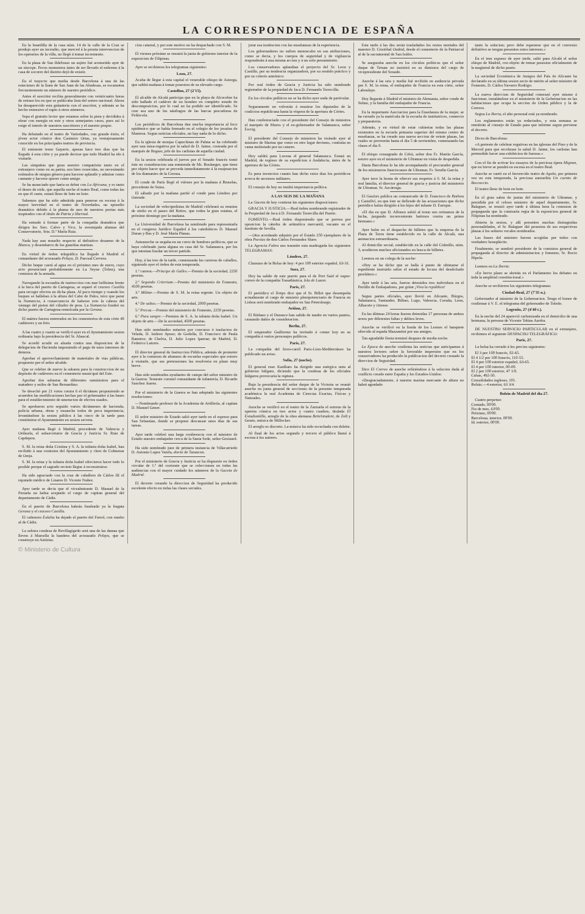LA CORRESPONDENCIA DE ESPAÑA
En la boardilla de la casa núm. 14 de la calle de la Cruz se produjo ayer un incendio, que merced á la pronta intervencion de los operarios de la villa, no llegó á tomar incremento.
En la plaza de San Ildefonso un sujeto fué acometido ayer de un síncope. Pocos momentos ántes de ser llevado el enfermo á la casa de socorro del distrito dejó de existir.
En el trayecto que media desde Barcelona á una de las estaciones de la línea de San Juan de las Abadesas, se escamotea frecuentemente un número de nuestro periódico.
Antes el suscritor recibia generalmente con veinticuatro horas de retraso los en que se publicaba lista del sorteo nacional. Ahora ha desaparecido esta galantería con el suscritor, y además se ha hecho extensivo el rapto á otros números.
Sepa el gratuito lector que estamos sobre la pista y decididos á obrar con energía en este y otros semejantes casos, pues así lo exige el interés de nuestros suscritores y el nuestro propio.
Ha debutado en el teatro de Variedades, con grande éxito, el jóven actor cómico don Casimiro Ortas, ya ventajosamente conocido en los principales teatros de provincia.
El eminente tenor Gayarre, apenas hace tres dias que ha llegado á esta córte y ya puede decirse que todo Madrid ha ido á visitarle.
Las simpatías que goza nuestro compatriota tanto en el extranjero como en su patria, son bien conocidas, no necesitando estímulos de ningun género para hacerse aplaudir y admirar como cantante y hacerse querer como amigo.
Se ha anunciado que haría su debut con La Africana, y es tanto el deseo de oirle, que aquella noche el teatro Real, como todas las en que él cante, estará lleno de bote en bote.
Sabemos que ha sido admitida para ponerse en escena á la mayor brevedad en el teatro de Novedades, un episodio dramático debido á la pluma de uno de nuestros poetas más inspirados con el título de Patria y libertad.
Ha entrado á formar parte de la compañía dramática que dirigen los Sres. Calvo y Vico, la aventajada alumna del Conservatorio, Srta. D.ª María Ruiz.
Nada hay aun resuelto respecto al definitivo desarmo de la Blanca, y desembarco de los guardias marinas.
En virtud de órden telegráfica ha llegado á Madrid el comandante del acorazado Pelayo, D. Pascual Cervera.
Dicho buque caerá al agua en el próximo mes de enero, cuyo acto presenciará probablemente en La Seyne (Tolon), una comision de la armada.
Navegando la escuadra de instruccion con mar bellísima frente á la boca del puerto de Cartagena, se separó el crucero Castilla para recoger efectos en dicha plaza. Al poco tiempo y cuando los buques se hallaban á la altura del Cabo de Palos, tuvo que parar la Numancia, á consecuencia de haberse roto la cabeza del vástago del piston del cilindro de proa. La Numancia fondeó en dicho puerto de Cartagena remolcada por la Gerona.
El mártes fueron enterrados en los cementerios de esta córte 48 cadáveres y un feto.
A las cuatro y cuarto se verificó ayer en el Ayuntamiento sesion ordinaria bajo la presidencia del Sr. Abascal.
Se acordó acudir en alzada contra una disposicion de la delegacion de Hacienda imponiendo el pago de unos intereses de demora.
Aprobar el aprovechamiento de materiales de vías públicas, propuesto por el señor alcalde.
Que se celebre de nuevo la subasta para la construccion de un depósito de cadáveres en el cementerio municipal del Este.
Aprobar dos subastas de diferentes suministros para el matadero y asilos de San Bernardino.
Se desechó por 21 votos contra 6 el dictámen proponiendo se acuerden las modificaciones hechas por el gobernador á las bases para el establecimiento de umeracion de efectos usados.
Se aprobaron acto seguido varios dictámenes de hacienda, policía urbana, obras y ensanche todos de poca importancia, levantándose la sesion pública á las cinco de la tarde para constituirse el Ayuntamiento en sesion secreta.
Ayer mañana llegó á Madrid, procedente de Valencia y Orihuela, el subsecretario de Gracia y Justicia Sr. Ruiz de Capdepon.
S. M. la reina doña Cristina y S. A. la infanta doña Isabel, han recibido á una comision del Ayuntamiento y clero de Colmenar de Oreja.
S. M. la reina y la infanta doña Isabel ofrecieron hacer todo lo posible porque el sagrado recinto llegue á reconstruirse.
Ha sido agraciado con la cruz de caballero de Cárlos III el reputado médico de Linares D. Vicente Nuñez.
Ayer tarde se decia que el vicealmirante D. Manuel de la Pezuela no habia aceptado el cargo de capitan general del departamento de Cádiz.
En el puerto de Barcelona habrán fondeado ya la fragata Gerona y el crucero Castilla.
El cañonero Eulalia ha dejado el puerto del Ferrol, con rumbo al de Cádiz.
La señora condesa de Revillagigedo será una de las damas que lleven á Marsella la bandera del acorazado Pelayo, que se construye en Astúrias.
cion catarral, y por este motivo no ha despachado con S. M.
El viernes próximo se reunirá la junta de gobierno interior de la exposicion de Filipinas.
Ayer se recibieron los telegramas siguientes:
Leon, 27.
Acaba de llegar á esta capital el venerable obispo de Astorga, que saldrá mañana á tomar posesion de su elevado cargo.
Castellon, 27 (2'15).
El alcalde de Alcalá participa que en la playa de Alcocebre ha sido hallado el cadáver de un hombre en completo estado de descomposicion, por lo cual no ha podido ser identificado. Se cree sea uno de los náufragos de las barcas pescadoras de Peñíscola.
Los periódicos de Barcelona dan mucha importancia al foco epidémico que se había formado en el colegio de los jesuitas de Manresa. Segun noticias oficiales, no hay nada de lo dicho.
En la iglesia de monjas Capuchinas de Palma se ha celebrado ayer una misa-rogativa por la salud de D. Jaime, costeada por el marqués de Regner, jefe de los carlistas de aquella ciudad.
En la sesion celebrada el jueves por el Senado francés tomó éste en consideracion una enmienda de Mr. Boulanger, que tiene por objeto hacer que se proceda inmediatamente á la enajenacion de los diamantes de la Corona.
El conde de París llegó el viérnes por la mañana á Bruselas, procedente de Suiza.
El sábado por la mañana partió el conde para Lóndres por Ostende.
La sociedad de velocipedistas de Madrid celebrará su reunion de otoño en el paseo del Retiro, que rodea la gran estatua, el próximo domingo por la mañana.
La Universidad de Barcelona ha nombrado para representarla en el congreso Jurídico Español á los catedráticos D. Manuel Duran y Bas y D. José María Planas.
Anteanoche se negaba en un corro de hombres políticos, que se haya celebrado junta alguna en casa del Sr. Salamanca, por los que intentan fundar un tercer partido.
Hoy, á las tres de la tarde, comenzarán las carreras de caballos, siguiendo ayer el órden de esta temporada.
1.ª carrera.—Príncipe de Galles.—Premio de la sociedad, 2250 pesetas.
2.ª Segundo Criterium.—Premio del ministerio de Fomento, 4500 pesetas.
3.ª Militar.—Premio de S. M. la reina regente. Un objeto de arte.
4.ª De saltos.—Premio de la sociedad, 2000 pesetas.
5.ª Precoz.—Premio del ministerio de Fomento, 2250 pesetas.
6.ª Pura sangre.—Premios de S. A. la infanta doña Isabel. Un objeto de arte.—De la sociedad, 4500 pesetas.
Han sido nombrados notarios por concurso ó traslacion de Velada, D. Isidoro Ayuso; de Godella, D. Francisco de Paula Ramirez; de Chelva, D. Julio Lopez Iparraz; de Madrid, D. Federico Latorre.
El director general de Instruccion Pública, además de prometer ayer á la comision de alumnos de escuelas especiales que estuvo á visitarle, que sus pretensiones las resolveria en plazo muy breve.
Han sido nombrados ayudantes de campo del señor ministro de la Guerra: Teniente coronel comandante de infantería, D. Ricardo Sanchez Juarez.
Por el ministerio de la Guerra se han adoptado las siguientes resoluciones:
—Nombrando profesor de la Academia de Artillería, al capitan D. Manuel Gener.
El señor ministro de Estado salió ayer tarde en el espreso para San Sebastian, donde se propone descansar unos dias de sus tareas.
Ayer tarde celebró una larga conferencia con el ministro de Estado nuestro embajador cerca de la Santa Sede, señor Groizard.
Ha sido nombrado juez de primera instancia de Villacarriedo D. Antonio Lopez Varela, electo de Tarancon.
Por el ministerio de Gracia y Justicia se ha dispuesto en órden circular de 1.º del corriente que se coleccionen en todas las audiencias con el mayor cuidado los números de la Gaceta de Madrid.
El decreto creando la direccion de Seguridad ha producido escelente efecto en todas las clases sociales.
jorar esa institucion con las enseñanzas de la esperiencia.
Los gobernadores no sufren menoscabo en sus atribuciones, como se decia, y los cuerpos de seguridad y de vigilancia responderán á una misma accion y á un solo pensamiento.
Los conservadores aplaudian el proyecto del Sr. Leon y Castillo, por su tendencia organizadora, por su sentido práctico y por su criterio armónico.
Por real órden de Gracia y Justicia ha sido nombrado registrador de la propiedad de Jaca D. Fernando Torrecilla.
En los círculos políticos no se ha dicho ayer nada de particular.
Seguramente no volverán á reunirse los diputados de la coalicion republicana hasta la víspera de la apertura de Córtes.
Han conferenciado con el presidente del Consejo de ministros el marqués de Muros y el ex-gobernador de Salamanca, señor Escrig.
El presidente del Consejo de ministros ha visitado ayer al ministro de Marina que como en otro lugar decimos, continúa en cama molestado por un catarro.
Hoy saldrá para Lucena el general Salamanca. Estará en Madrid, de regreso de su espedicion á Andalucía, ántes de la apertura de las Córtes.
Es pura invencion cuanto han dicho estos dias los periódicos acerca de ascensos militares.
El consejo de hoy no tendrá importancia política.
A LAS SEIS DE LA MAÑANA
La Gaceta de hoy contiene las siguientes disposiciones:
GRACIA Y JUSTICIA.—Real órden nombrando registrador de la Propiedad de Jaca á D. Fernando Torrecilla del Puerto.
FOMENTO.—Real órden disponiendo que se provea por oposicion la cátedra de aritmética mercantil, vacante en el Instituto de Sevilla.
—Otra acordando adquirir por el Estado 250 ejemplares de la obra Poesías de don Cárlos Fernandez Shaw.
La Agencia Fabra nos trasmite esta madrugada los siguientes TELEGRAMAS:
Lóndres, 27.
Clausura de la Bolsa de hoy: 4 por 100 esterior español, 63-31.
Suez, 27.
Hoy ha salido de este puerto para el de Port Said el vapor-correo de la compañía Trasatlántica, Isla de Luzon.
Paris, 27.
El periódico el Temps dice que el Sr. Billot que desempeña actualmente el cargo de ministro plenipotenciario de Francia en Lisboa será nombrado embajador en San Petersburgo.
Aviñon, 27.
El Ródano y el Durance han salido de madre en varios puntos, causando daños de consideracion.
Berlin, 27.
El emperador Guillermo ha invitado á comer hoy en su compañía á varios personajes políticos.
Paris, 27.
La compañía del ferro-carril Paris-Lion-Mediterráneo ha publicado un aviso.
Sofía, 27 (noche).
El general ruso Kaulbars ha dirigido una enérgica nota al gobierno búlgaro, diciendo que la condena de los oficiales búlgaros provocaria la ruptura.
Bajo la presidencia del señor duque de la Victoria se reunió anoche en junta general de secciones de la presente temporada académica la real Academia de Ciencias Exactas, Físicas y Naturales.
Anoche se verificó en el teatro de la Zarzuela el estreno de la opereta cómica en tres actos y cuatro cuadros, titulada El Estudiantillo, arreglo de la obra alemana Bettelstudent, de Zell y Genée, música de Millocker.
El arreglo es discreto. La música ha sido escuchada con deleite.
Al final de los actos segundo y tercero el público llamó á escena á los autores.
Esta tarde á las dos serán trasladados los restos mortales del maestro D. Cristóbal Oudrid, desde el cementerio de la Patriarcal al de la sacramental de San Isidro.
Se aseguraba anoche en los círculos políticos que el señor duque de Tetuan no insistirá en su dimision del cargo de vicepresidente del Senado.
Anoche á las seis y media fué recibido en audiencia privada por S. M. la reina, el embajador de Francia en esta córte, señor Laboulaye.
Hoy llegarán á Madrid el ministro de Alemania, señor conde de Solms, y la familia del embajador de Francia.
En la importante Asociacion para la Enseñanza de la mujer, se ha cerrado ya la matrícula de la escuela de institutrices, comercio y preparatoria.
Además, y en virtud de estar cubiertas todas las plazas existentes en la escuela primaria superior del mismo centro de enseñanza, se ha creado una nueva seccion de veinte plazas, las cuales se proveerán hasta el dia 5 de noviembre, comenzando las clases el dia 8.
El obispo consagrado de Cebú, señor don Fr. Martin García, estuvo ayer en el ministerio de Ultramar en visita de despedida.
Hasta Barcelona lo ha ido acompañando el procurador general de los misioneros franciscanos de Ultramar, Fr. Serafin García.
Ayer tuvo la honra de ofrecer sus respetos á S. M. la reina y real familia, el director general de gracia y justicia del ministerio de Ultramar, Sr. Azcárraga.
El Gaulois publica un comunicado de D. Francisco de Borbon y Castellví, en que éste se defiende de las acusaciones que dicho periódico habia dirigido á los hijos del infante D. Enrique.
«El dia en que D. Alfonso subió al trono nos retiramos de la lucha, juzgando inconveniente batirnos contra un primo hermano.»
Ayer hubo en el despacho de billetes que la empresa de la Plaza de Toros tiene establecido en la calle de Alcalá, una animacion estraordinaria.
Al domicilio social, establecido en la calle del Colmillo, núm. 3, acudieron muchos aficionados en busca de billetes.
Leemos en un colega de la noche:
«Hoy se ha dicho que se halla á punto de ultimarse el espediente instruido sobre el estado de locura del desdichado presbítero.»
Ayer tarde á las seis, fueron detenidos tres individuos en el Portillo de Embajadores, por gritar ¡Viva la república!
Segun partes oficiales, ayer llovió en Alicante, Búrgos, Salamanca, Santander, Bilbao, Lugo, Valencia, Coruña, Leon, Albacete y Orense.
En las últimas 24 horas fueron detenidas 17 personas de ambos sexos por diferentes faltas y delitos leves.
Anoche se verificó en la fonda de los Leones el banquete ofrecido al espada Mazzantini por sus amigos.
Tan agradable fiesta terminó despues de media noche.
La Epoca de anoche confirma las noticias que anticipamos á nuestros lectores sobre la favorable impresion que en los conservadores ha producido la publicacion del decreto creando la direccion de Seguridad.
Dice El Correo de anoche refiriéndose á la solucion dada al conflicto creado entre España y los Estados-Unidos:
«Desgraciadamente, á nuestra marina mercante de altura no habrá agradado
tanto la solucion; pero debe esperarse que en el convenio definitivo se tengan presentes estos intereses.»
En el tren espreso de ayer tarde, salió para Alcalá el señor obispo de Madrid, con objeto de tomar posesion oficialmente de la magistral de dicho punto.
La sociedad Económica de Amigos del País de Alicante ha declarado en su última sesion socio de mérito al señor ministro de Fomento, D. Cárlos Navarro Rodrigo.
La nueva direccion de Seguridad comenzó ayer mismo á funcionar, instalándose en el ministerio de la Gobernacion en las habitaciones que ocupa la seccion de Orden público y la de Correos.
Segun La Iberia, el alto personal está ya nombrado.
Los reglamentos están ya redactados, y esta semana se remitirán al consejo de Estado para que informe segun previene el decreto.
Dicen de Barcelona:
«A pretesto de celebrar rogativas en las iglesias del Pino y de la Merced para que recobrase la salud D. Jaime, los carlistas han pretendido hacer una exhibicion de fuerzas.»
Con el fin de activar los ensayos de la preciosa ópera Mignon, que en breve se pondrá en escena en el teatro Real.
Anoche se cantó en el favorecido teatro de Apolo, por primera vez en esta temporada, la preciosa zarzuelita Un cuento de Boccaccio.
El teatro lleno de bote en bote.
En el gran salon de juntas del ministerio de Ultramar, y presidida por el celoso ministro de aquel departamento, Sr. Balaguer, se reunió ayer tarde á última hora la comision de propaganda que la comisaría regia de la esposicion general de Filipinas ha nombrado.
Abierta la sesion, y allí presentes muchas distinguidas personalidades, el Sr. Balaguer dió posesion de sus respectivas plazas á los señores vocales nombrados.
Las frases del ministro fueron acogidas por todos con verdadero beneplácito.
Finalmente, se nombró presidente de la comision general de propaganda al director de administracion y fomento, Sr. Rocio Hípola.
Leemos en La Iberia:
«En breve plazo se abrirán en el Parlamento los debates en toda la amplitud constitucional.»
Anoche se recibieron los siguientes telegramas:
Ciudad-Real, 27 (7'35 n.).
Gobernador al ministro de la Gobernacion. Tengo el honor de confirmar á V. E. el telegrama del gobernador de Toledo.
Logroño, 27 (4'40 t.).
En la noche del 24 apareció carbonizada en el domicilio de una hermana, la persona de Vicente Tobías Azofra.
DE NUESTRO SERVICIO PARTICULAR en el extranjero, recibimos el siguiente DESPACHO TELEGRÁFICO:
Paris, 27.
La bolsa ha cerrado á los precios siguientes:
El 3 por 100 francés, 82-65.
El 4 1/2 por 100 francés, 110-55.
El 4 por 100 esterior español, 63-65.
El 4 por 100 interior, 00-00.
El 2 por 100 esterior, 47 1/8.
Cubas, 492-50.
Consolidados ingleses, 101.
Bolsín.—4 esterior, 63 3/4.
Bolsin de Madrid del dia 27.
Cuatro perpetuo:
Contado, 00'00.
Fin de mes, 63'00.
Próximo, 00'00.
Barcelona, interior, 00'00.
Id. esterior, 00'00.
© Ministerio de Cultura